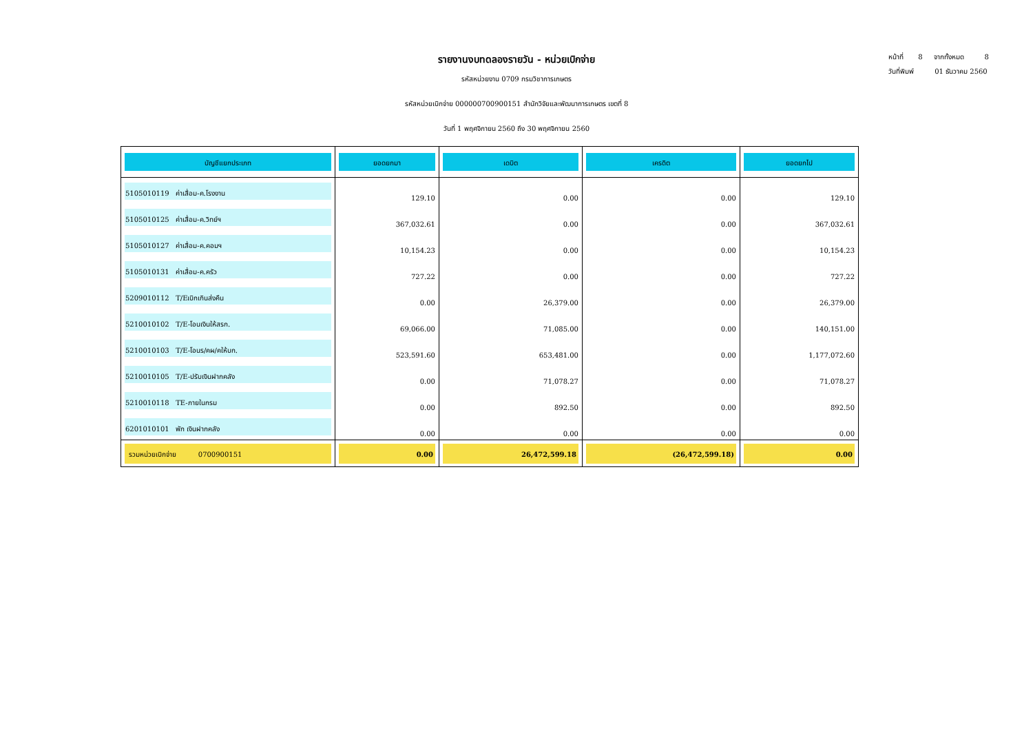รายงานงบทดลองรายวัน - หน่วยเบิกจ่าย
รหัสหน่วยงาน 0709 กรมวิชาการเกษตร
รหัสหน่วยเบิกจ่าย 000000700900151 สำนักวิจัยและพัฒนาการเกษตร เขตที่ 8
วันที่ 1 พฤศจิกายน 2560 ถึง 30 พฤศจิกายน 2560
หน้าที่ 8 จากทั้งหมด 8
วันที่พิมพ์ 01 ธันวาคม 2560
| บัญชีแยกประเภท | ยอดยกมา | เดบิต | เครดิต | ยอดยกไป |
| --- | --- | --- | --- | --- |
| 5105010119 ค่าเสื่อม-ค.โรงงาน | 129.10 | 0.00 | 0.00 | 129.10 |
| 5105010125 ค่าเสื่อม-ค.วิทย์ฯ | 367,032.61 | 0.00 | 0.00 | 367,032.61 |
| 5105010127 ค่าเสื่อม-ค.คอมฯ | 10,154.23 | 0.00 | 0.00 | 10,154.23 |
| 5105010131 ค่าเสื่อม-ค.ครัว | 727.22 | 0.00 | 0.00 | 727.22 |
| 5209010112 T/Eเบิกเกินส่งคืน | 0.00 | 26,379.00 | 0.00 | 26,379.00 |
| 5210010102 T/E-โอนเงินให้สรก. | 69,066.00 | 71,085.00 | 0.00 | 140,151.00 |
| 5210010103 T/E-โอนร/คผ/คให้บก. | 523,591.60 | 653,481.00 | 0.00 | 1,177,072.60 |
| 5210010105 T/E-ปรับเงินฝากคลัง | 0.00 | 71,078.27 | 0.00 | 71,078.27 |
| 5210010118 TE-ภายในกรม | 0.00 | 892.50 | 0.00 | 892.50 |
| 6201010101 พัก เงินฝากคลัง | 0.00 | 0.00 | 0.00 | 0.00 |
| รวมหน่วยเบิกจ่าย 0700900151 | 0.00 | 26,472,599.18 | (26,472,599.18) | 0.00 |